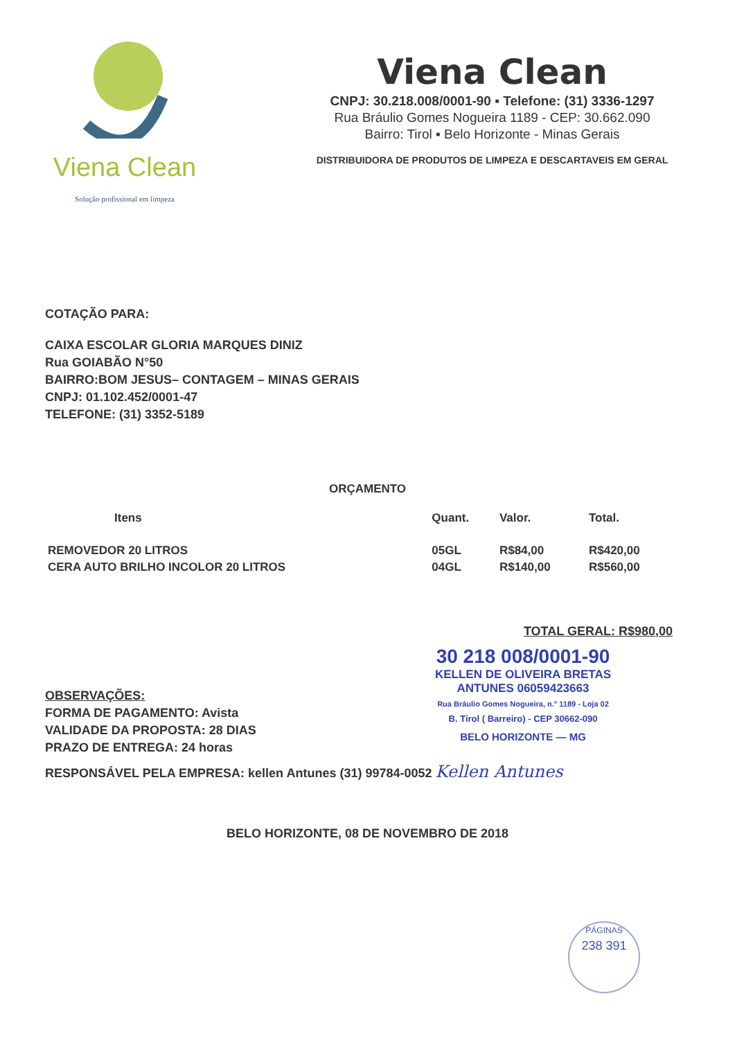Viena Clean
Solução profissional em limpeza
Viena Clean
CNPJ: 30.218.008/0001-90 ▪ Telefone: (31) 3336-1297
Rua Bráulio Gomes Nogueira 1189 - CEP: 30.662.090
Bairro: Tirol ▪ Belo Horizonte - Minas Gerais
DISTRIBUIDORA DE PRODUTOS DE LIMPEZA E DESCARTAVEIS EM GERAL
COTAÇÃO PARA:
CAIXA ESCOLAR GLORIA MARQUES DINIZ
Rua GOIABÃO N°50
BAIRRO:BOM JESUS– CONTAGEM – MINAS GERAIS
CNPJ: 01.102.452/0001-47
TELEFONE: (31) 3352-5189
ORÇAMENTO
| Itens | Quant. | Valor. | Total. |
| --- | --- | --- | --- |
| REMOVEDOR 20 LITROS | 05GL | R$84,00 | R$420,00 |
| CERA AUTO BRILHO INCOLOR 20 LITROS | 04GL | R$140,00 | R$560,00 |
TOTAL GERAL: R$980,00
OBSERVAÇÕES:
FORMA DE PAGAMENTO: Avista
VALIDADE DA PROPOSTA: 28 DIAS
PRAZO DE ENTREGA: 24 horas
30 218 008/0001-90
KELLEN DE OLIVEIRA BRETAS
ANTUNES 06059423663
Rua Bráulio Gomes Nogueira, n.° 1189 - Loja 02
B. Tirol ( Barreiro) - CEP 30662-090
BELO HORIZONTE — MG
RESPONSÁVEL PELA EMPRESA: kellen Antunes (31) 99784-0052 Kellen Antunes
BELO HORIZONTE, 08 DE NOVEMBRO DE 2018
PÁGINAS
238 391